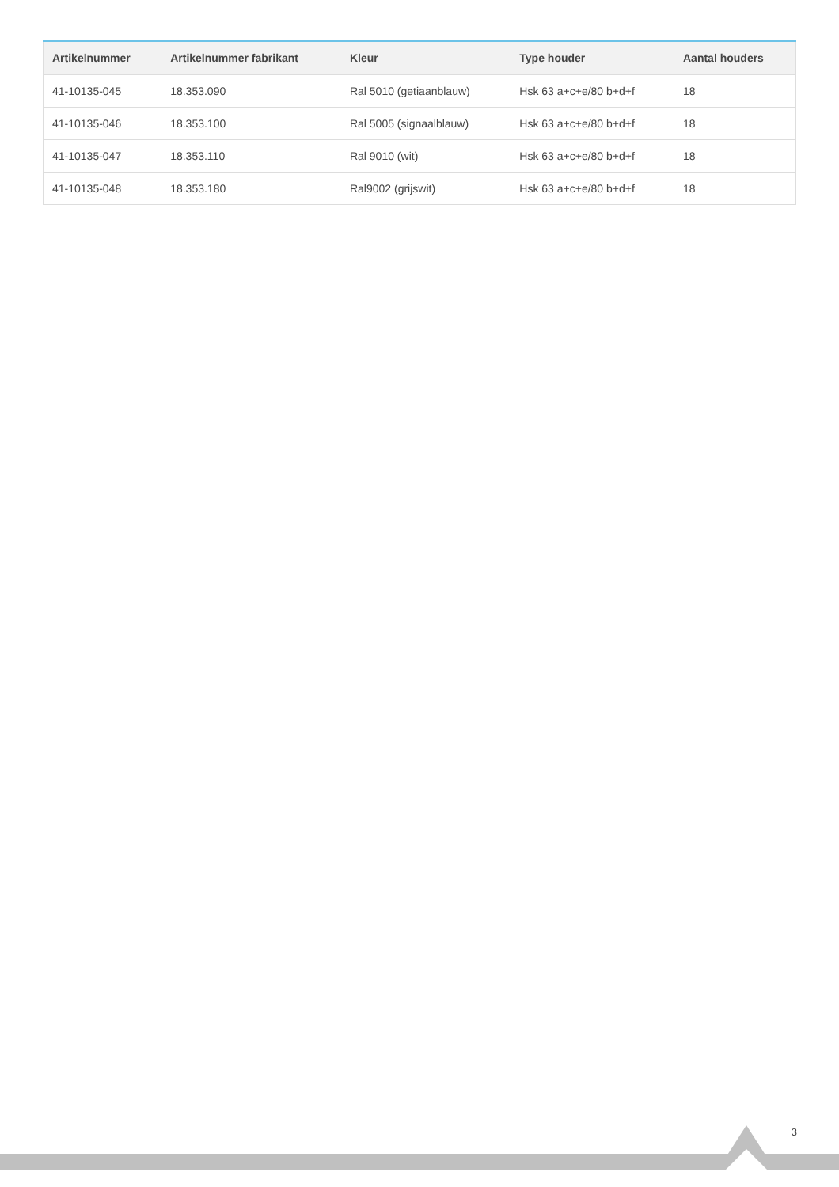| Artikelnummer | Artikelnummer fabrikant | Kleur | Type houder | Aantal houders |
| --- | --- | --- | --- | --- |
| 41-10135-045 | 18.353.090 | Ral 5010 (getiaanblauw) | Hsk 63 a+c+e/80 b+d+f | 18 |
| 41-10135-046 | 18.353.100 | Ral 5005 (signaalblauw) | Hsk 63 a+c+e/80 b+d+f | 18 |
| 41-10135-047 | 18.353.110 | Ral 9010 (wit) | Hsk 63 a+c+e/80 b+d+f | 18 |
| 41-10135-048 | 18.353.180 | Ral9002 (grijswit) | Hsk 63 a+c+e/80 b+d+f | 18 |
3